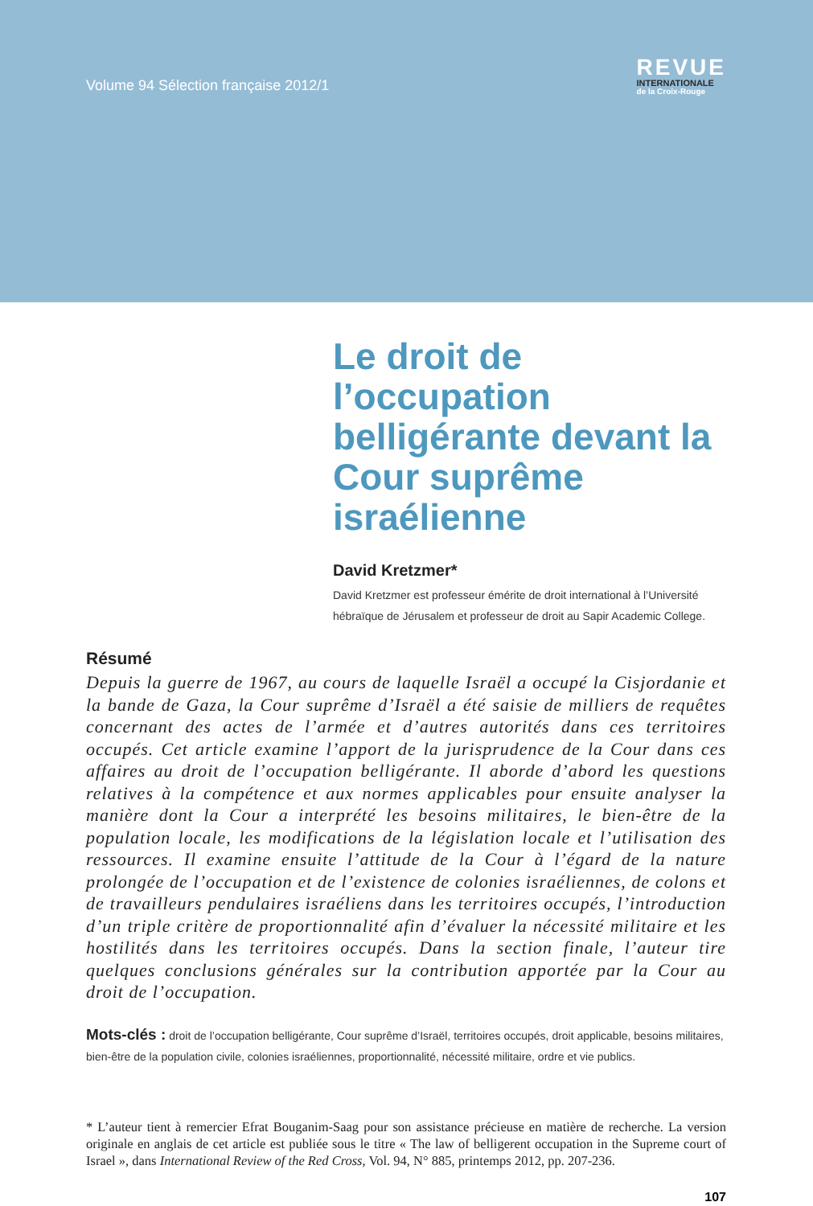Volume 94 Sélection française 2012/1
REVUE
INTERNATIONALE
de la Croix-Rouge
Le droit de l’occupation belligérante devant la Cour suprême israélienne
David Kretzmer*
David Kretzmer est professeur émérite de droit international à l’Université hébraïque de Jérusalem et professeur de droit au Sapir Academic College.
Résumé
Depuis la guerre de 1967, au cours de laquelle Israël a occupé la Cisjordanie et la bande de Gaza, la Cour suprême d’Israël a été saisie de milliers de requêtes concernant des actes de l’armée et d’autres autorités dans ces territoires occupés. Cet article examine l’apport de la jurisprudence de la Cour dans ces affaires au droit de l’occupation belligérante. Il aborde d’abord les questions relatives à la compétence et aux normes applicables pour ensuite analyser la manière dont la Cour a interprété les besoins militaires, le bien-être de la population locale, les modifications de la législation locale et l’utilisation des ressources. Il examine ensuite l’attitude de la Cour à l’égard de la nature prolongée de l’occupation et de l’existence de colonies israéliennes, de colons et de travailleurs pendulaires israéliens dans les territoires occupés, l’introduction d’un triple critère de proportionnalité afin d’évaluer la nécessité militaire et les hostilités dans les territoires occupés. Dans la section finale, l’auteur tire quelques conclusions générales sur la contribution apportée par la Cour au droit de l’occupation.
Mots-clés : droit de l’occupation belligérante, Cour suprême d’Israël, territoires occupés, droit applicable, besoins militaires, bien-être de la population civile, colonies israéliennes, proportionnalité, nécessité militaire, ordre et vie publics.
* L’auteur tient à remercier Efrat Bouganim-Saag pour son assistance précieuse en matière de recherche. La version originale en anglais de cet article est publiée sous le titre « The law of belligerent occupation in the Supreme court of Israel », dans International Review of the Red Cross, Vol. 94, N° 885, printemps 2012, pp. 207-236.
107